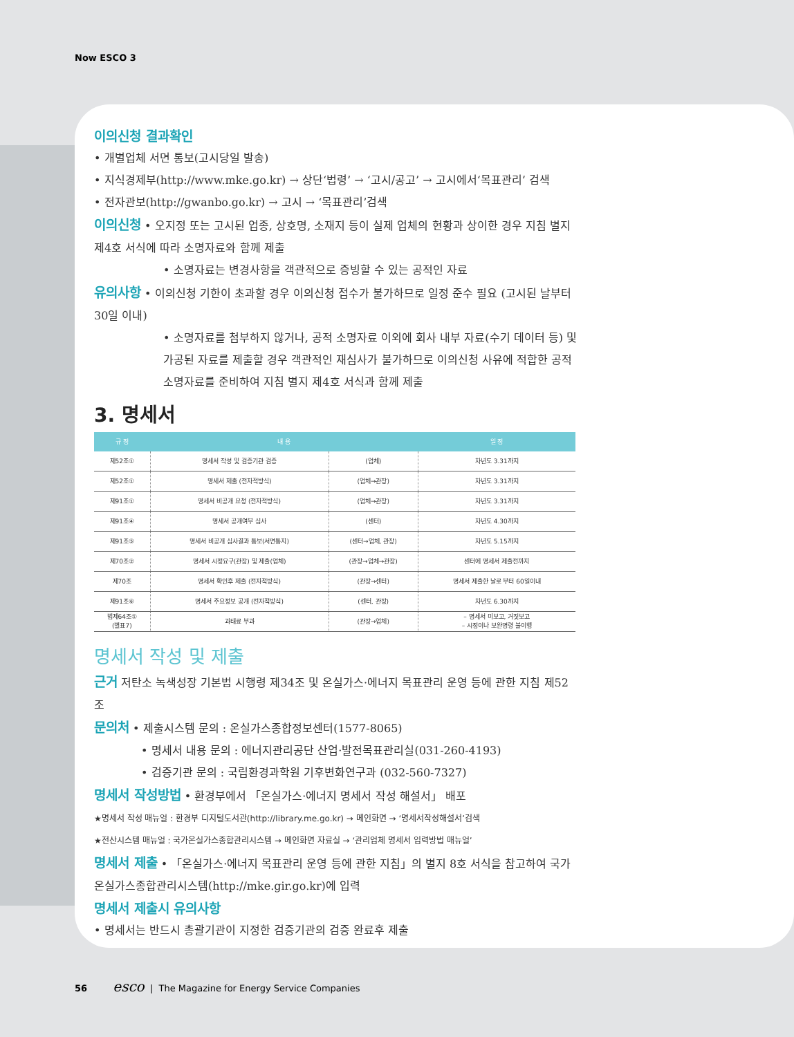Now ESCO 3
이의신청 결과확인
• 개별업체 서면 통보(고시당일 발송)
• 지식경제부(http://www.mke.go.kr) → 상단‘법령’ → ‘고시/공고’ → 고시에서‘목표관리’ 검색
• 전자관보(http://gwanbo.go.kr) → 고시 → ‘목표관리’검색
이의신청 • 오지정 또는 고시된 업종, 상호명, 소재지 등이 실제 업체의 현황과 상이한 경우 지침 별지 제4호 서식에 따라 소명자료와 함께 제출
• 소명자료는 변경사항을 객관적으로 증빙할 수 있는 공적인 자료
유의사항 • 이의신청 기한이 초과할 경우 이의신청 접수가 불가하므로 일정 준수 필요 (고시된 날부터 30일 이내)
• 소명자료를 첨부하지 않거나, 공적 소명자료 이외에 회사 내부 자료(수기 데이터 등) 및 가공된 자료를 제출할 경우 객관적인 재심사가 불가하므로 이의신청 사유에 적합한 공적 소명자료를 준비하여 지침 별지 제4호 서식과 함께 제출
3. 명세서
| 규 정 | 내 용 | | 일 정 |
| --- | --- | --- | --- |
| 제52조① | 명세서 작성 및 검증기관 검증 | (업체) | 차년도 3.31까지 |
| 제52조① | 명세서 제출 (전자적방식) | (업체→관장) | 차년도 3.31까지 |
| 제91조① | 명세서 비공개 요청 (전자적방식) | (업체→관장) | 차년도 3.31까지 |
| 제91조④ | 명세서 공개여부 심사 | (센터) | 차년도 4.30까지 |
| 제91조⑤ | 명세서 비공개 심사결과 통보(서면통지) | (센터→업체, 관장) | 차년도 5.15까지 |
| 제70조② | 명세서 시정요구(관장) 및 제출(업체) | (관장→업체→관장) | 센터에 명세서 제출전까지 |
| 제70조 | 명세서 확인후 제출 (전자적방식) | (관장→센터) | 명세서 제출한 날로 부터 60일이내 |
| 제91조⑥ | 명세서 주요정보 공개 (전자적방식) | (센터, 관장) | 차년도 6.30까지 |
| 법제64조① (별표7) | 과태료 부과 | (관장→업체) | – 명세서 미보고, 거짓보고 – 시정이나 보완명령 불이행 |
명세서 작성 및 제출
근거 저탄소 녹색성장 기본법 시행령 제34조 및 온실가스·에너지 목표관리 운영 등에 관한 지침 제52조
문의처 • 제출시스템 문의 : 온실가스종합정보센터(1577-8065)
• 명세서 내용 문의 : 에너지관리공단 산업·발전목표관리실(031-260-4193)
• 검증기관 문의 : 국립환경과학원 기후변화연구과 (032-560-7327)
명세서 작성방법 • 환경부에서 「온실가스·에너지 명세서 작성 해설서」 배포
★명세서 작성 매뉴얼 : 환경부 디지털도서관(http://library.me.go.kr) → 메인화면 → ‘명세서작성해설서’검색
★전산시스템 매뉴얼 : 국가온실가스종합관리시스템 → 메인화면 자료실 → ‘관리업체 명세서 입력방법 매뉴얼’
명세서 제출 • 「온실가스·에너지 목표관리 운영 등에 관한 지침」의 별지 8호 서식을 참고하여 국가온실가스종합관리시스템(http://mke.gir.go.kr)에 입력
명세서 제출시 유의사항
• 명세서는 반드시 총괄기관이 지정한 검증기관의 검증 완료후 제출
56 esco | The Magazine for Energy Service Companies